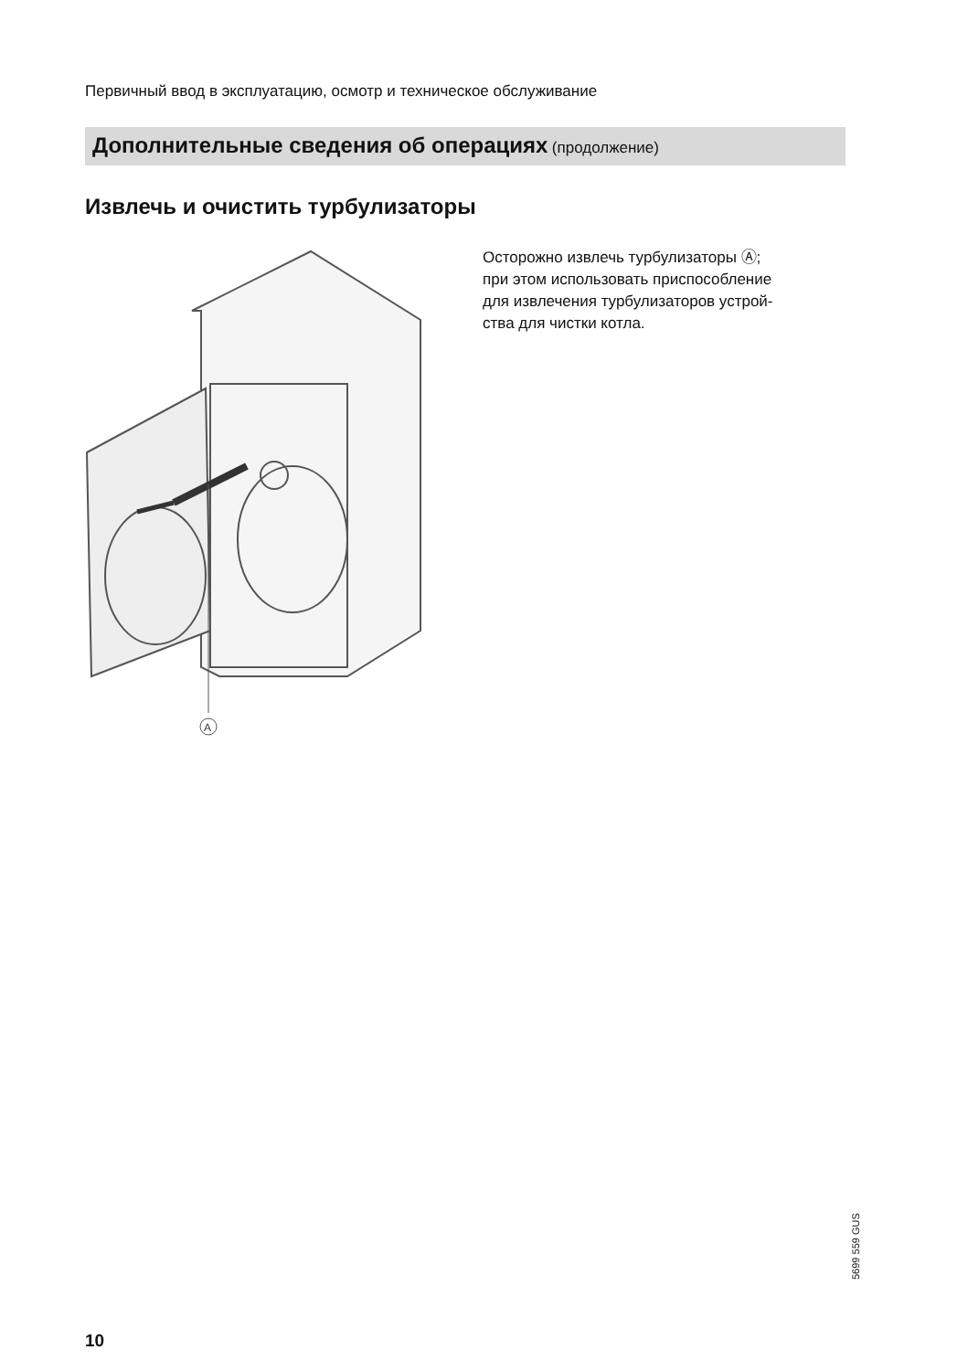Первичный ввод в эксплуатацию, осмотр и техническое обслуживание
Дополнительные сведения об операциях (продолжение)
Извлечь и очистить турбулизаторы
A
Осторожно извлечь турбулизаторы Ⓐ;
при этом использовать приспособление
для извлечения турбулизаторов устрой-
ства для чистки котла.
5699 559 GUS
10